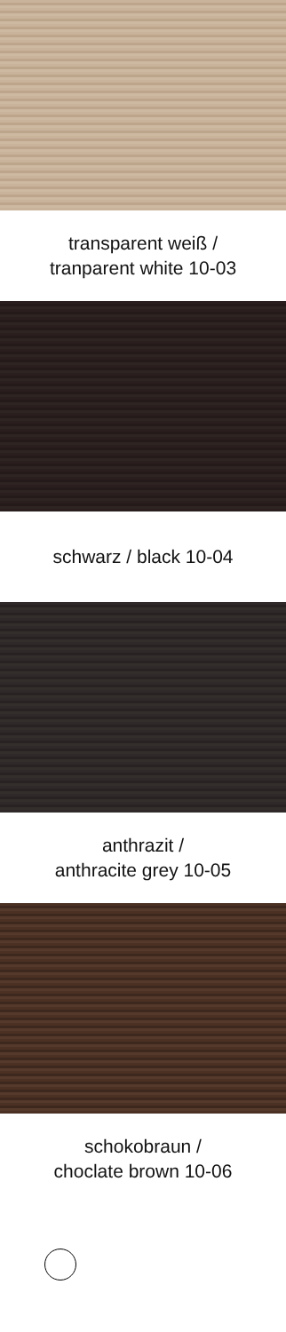transparent weiß /
tranparent white 10-03
schwarz / black 10-04
anthrazit /
anthracite grey 10-05
schokobraun /
choclate brown 10-06